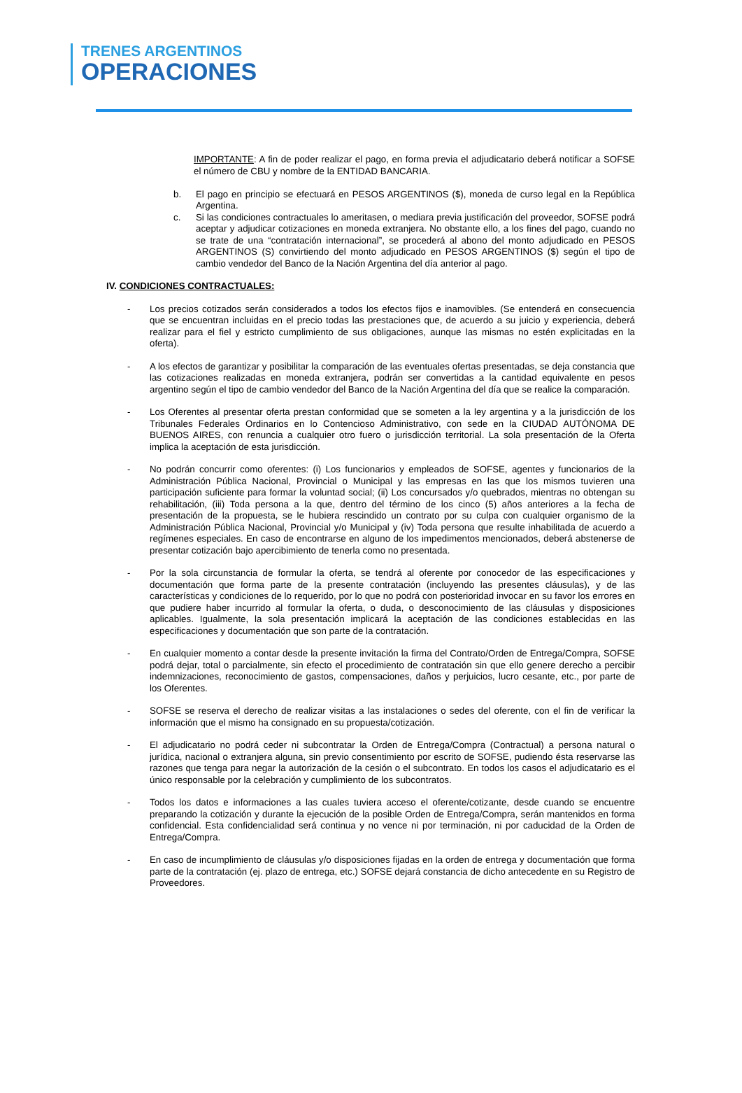TRENES ARGENTINOS
OPERACIONES
IMPORTANTE: A fin de poder realizar el pago, en forma previa el adjudicatario deberá notificar a SOFSE el número de CBU y nombre de la ENTIDAD BANCARIA.
b. El pago en principio se efectuará en PESOS ARGENTINOS ($), moneda de curso legal en la República Argentina.
c. Si las condiciones contractuales lo ameritasen, o mediara previa justificación del proveedor, SOFSE podrá aceptar y adjudicar cotizaciones en moneda extranjera. No obstante ello, a los fines del pago, cuando no se trate de una “contratación internacional”, se procederá al abono del monto adjudicado en PESOS ARGENTINOS (S) convirtiendo del monto adjudicado en PESOS ARGENTINOS ($) según el tipo de cambio vendedor del Banco de la Nación Argentina del día anterior al pago.
IV. CONDICIONES CONTRACTUALES:
- Los precios cotizados serán considerados a todos los efectos fijos e inamovibles. (Se entenderá en consecuencia que se encuentran incluidas en el precio todas las prestaciones que, de acuerdo a su juicio y experiencia, deberá realizar para el fiel y estricto cumplimiento de sus obligaciones, aunque las mismas no estén explicitadas en la oferta).
- A los efectos de garantizar y posibilitar la comparación de las eventuales ofertas presentadas, se deja constancia que las cotizaciones realizadas en moneda extranjera, podrán ser convertidas a la cantidad equivalente en pesos argentino según el tipo de cambio vendedor del Banco de la Nación Argentina del día que se realice la comparación.
- Los Oferentes al presentar oferta prestan conformidad que se someten a la ley argentina y a la jurisdicción de los Tribunales Federales Ordinarios en lo Contencioso Administrativo, con sede en la CIUDAD AUTÓNOMA DE BUENOS AIRES, con renuncia a cualquier otro fuero o jurisdicción territorial. La sola presentación de la Oferta implica la aceptación de esta jurisdicción.
- No podrán concurrir como oferentes: (i) Los funcionarios y empleados de SOFSE, agentes y funcionarios de la Administración Pública Nacional, Provincial o Municipal y las empresas en las que los mismos tuvieren una participación suficiente para formar la voluntad social; (ii) Los concursados y/o quebrados, mientras no obtengan su rehabilitación, (iii) Toda persona a la que, dentro del término de los cinco (5) años anteriores a la fecha de presentación de la propuesta, se le hubiera rescindido un contrato por su culpa con cualquier organismo de la Administración Pública Nacional, Provincial y/o Municipal y (iv) Toda persona que resulte inhabilitada de acuerdo a regímenes especiales. En caso de encontrarse en alguno de los impedimentos mencionados, deberá abstenerse de presentar cotización bajo apercibimiento de tenerla como no presentada.
- Por la sola circunstancia de formular la oferta, se tendrá al oferente por conocedor de las especificaciones y documentación que forma parte de la presente contratación (incluyendo las presentes cláusulas), y de las características y condiciones de lo requerido, por lo que no podrá con posterioridad invocar en su favor los errores en que pudiere haber incurrido al formular la oferta, o duda, o desconocimiento de las cláusulas y disposiciones aplicables. Igualmente, la sola presentación implicará la aceptación de las condiciones establecidas en las especificaciones y documentación que son parte de la contratación.
- En cualquier momento a contar desde la presente invitación la firma del Contrato/Orden de Entrega/Compra, SOFSE podrá dejar, total o parcialmente, sin efecto el procedimiento de contratación sin que ello genere derecho a percibir indemnizaciones, reconocimiento de gastos, compensaciones, daños y perjuicios, lucro cesante, etc., por parte de los Oferentes.
- SOFSE se reserva el derecho de realizar visitas a las instalaciones o sedes del oferente, con el fin de verificar la información que el mismo ha consignado en su propuesta/cotización.
- El adjudicatario no podrá ceder ni subcontratar la Orden de Entrega/Compra (Contractual) a persona natural o jurídica, nacional o extranjera alguna, sin previo consentimiento por escrito de SOFSE, pudiendo ésta reservarse las razones que tenga para negar la autorización de la cesión o el subcontrato. En todos los casos el adjudicatario es el único responsable por la celebración y cumplimiento de los subcontratos.
- Todos los datos e informaciones a las cuales tuviera acceso el oferente/cotizante, desde cuando se encuentre preparando la cotización y durante la ejecución de la posible Orden de Entrega/Compra, serán mantenidos en forma confidencial. Esta confidencialidad será continua y no vence ni por terminación, ni por caducidad de la Orden de Entrega/Compra.
- En caso de incumplimiento de cláusulas y/o disposiciones fijadas en la orden de entrega y documentación que forma parte de la contratación (ej. plazo de entrega, etc.) SOFSE dejará constancia de dicho antecedente en su Registro de Proveedores.